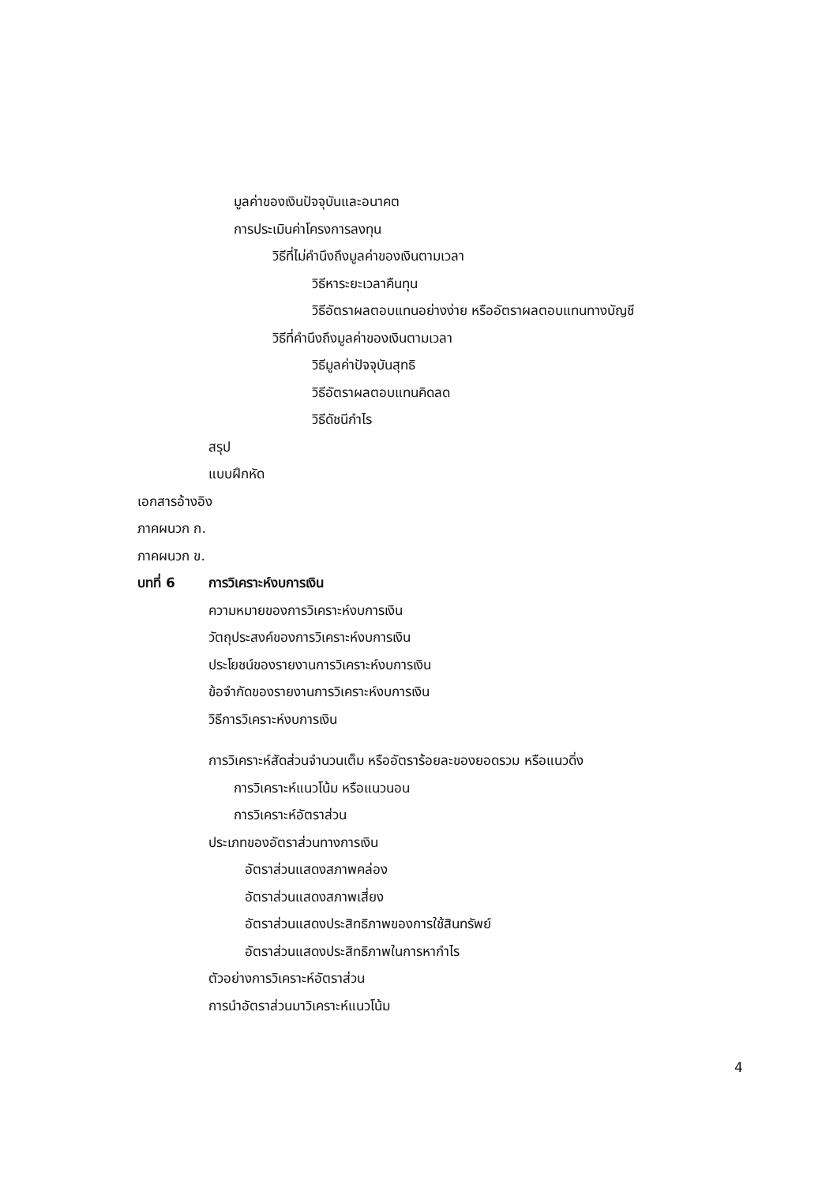มูลค่าของเงินปัจจุบันและอนาคต
การประเมินค่าโครงการลงทุน
วิธีที่ไม่คำนึงถึงมูลค่าของเงินตามเวลา
วิธีหาระยะเวลาคืนทุน
วิธีอัตราผลตอบแทนอย่างง่าย หรืออัตราผลตอบแทนทางบัญชี
วิธีที่คำนึงถึงมูลค่าของเงินตามเวลา
วิธีมูลค่าปัจจุบันสุทธิ
วิธีอัตราผลตอบแทนคิดลด
วิธีดัชนีกำไร
สรุป
แบบฝึกหัด
เอกสารอ้างอิง
ภาคผนวก ก.
ภาคผนวก ข.
บทที่ 6 การวิเคราะห์งบการเงิน
ความหมายของการวิเคราะห์งบการเงิน
วัตถุประสงค์ของการวิเคราะห์งบการเงิน
ประโยชน์ของรายงานการวิเคราะห์งบการเงิน
ข้อจำกัดของรายงานการวิเคราะห์งบการเงิน
วิธีการวิเคราะห์งบการเงิน
การวิเคราะห์สัดส่วนจำนวนเต็ม หรืออัตราร้อยละของยอดรวม หรือแนวดิ่ง
การวิเคราะห์แนวโน้ม หรือแนวนอน
การวิเคราะห์อัตราส่วน
ประเภทของอัตราส่วนทางการเงิน
อัตราส่วนแสดงสภาพคล่อง
อัตราส่วนแสดงสภาพเสี่ยง
อัตราส่วนแสดงประสิทธิภาพของการใช้สินทรัพย์
อัตราส่วนแสดงประสิทธิภาพในการหากำไร
ตัวอย่างการวิเคราะห์อัตราส่วน
การนำอัตราส่วนมาวิเคราะห์แนวโน้ม
4